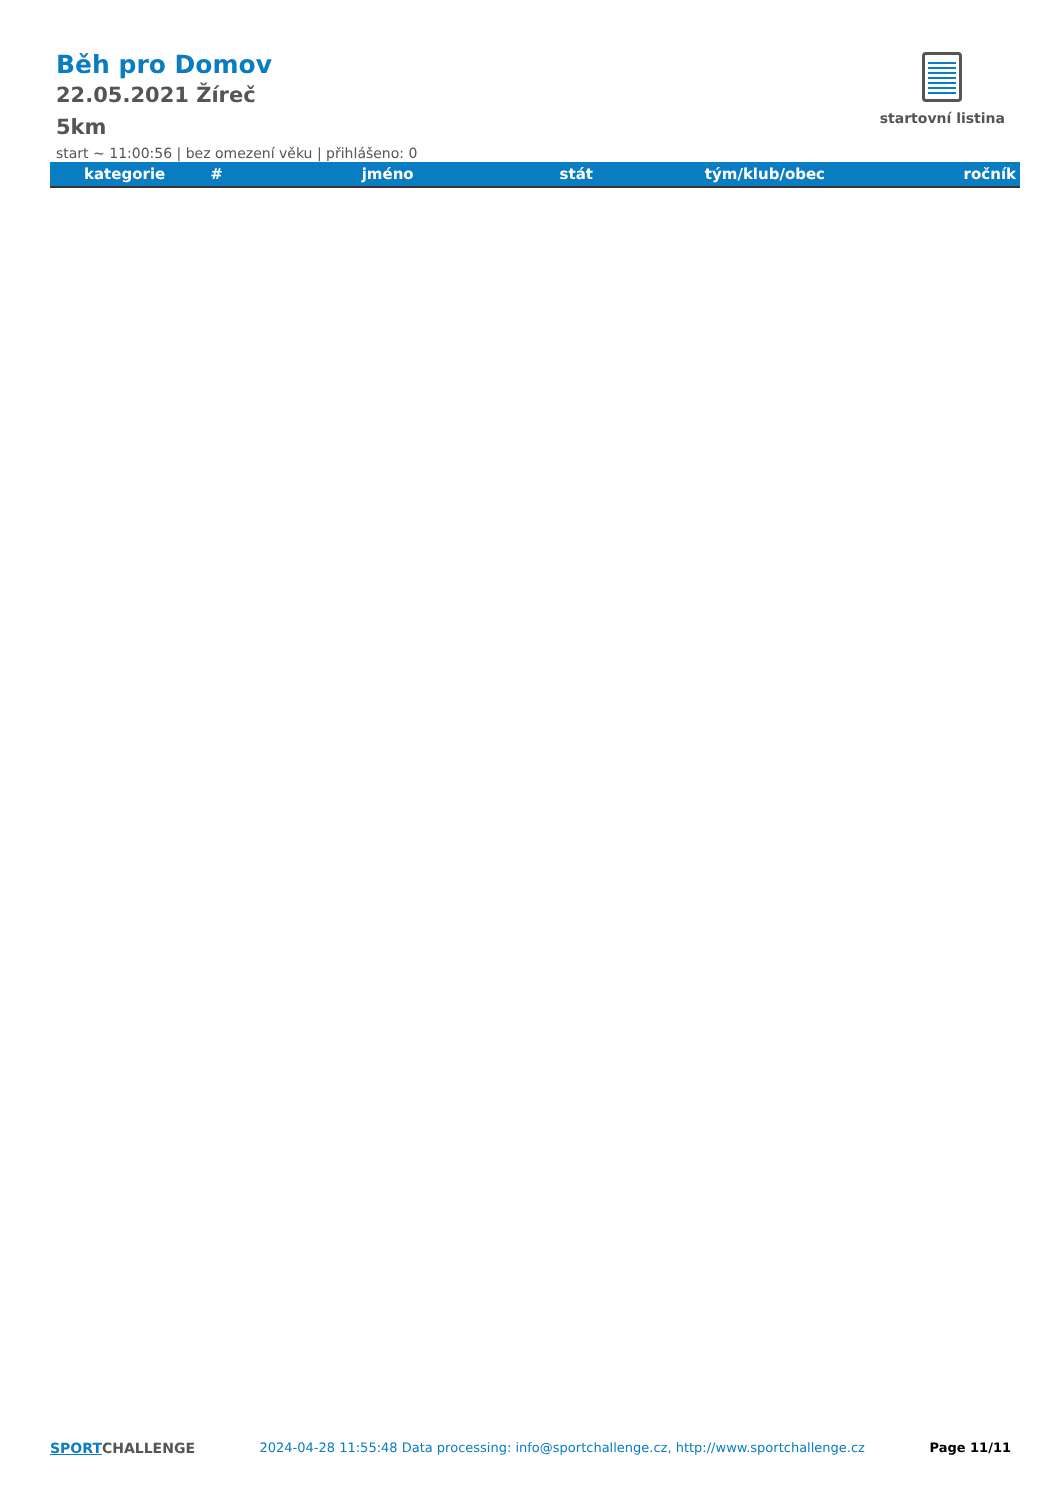Běh pro Domov
22.05.2021 Žíreč
5km
start ~ 11:00:56 | bez omezení věku | přihlášeno: 0
startovní listina
| kategorie | # | jméno | stát | tým/klub/obec | ročník |
| --- | --- | --- | --- | --- | --- |
SPORTCHALLENGE 2024-04-28 11:55:48 Data processing: info@sportchallenge.cz, http://www.sportchallenge.cz
Page 11/11